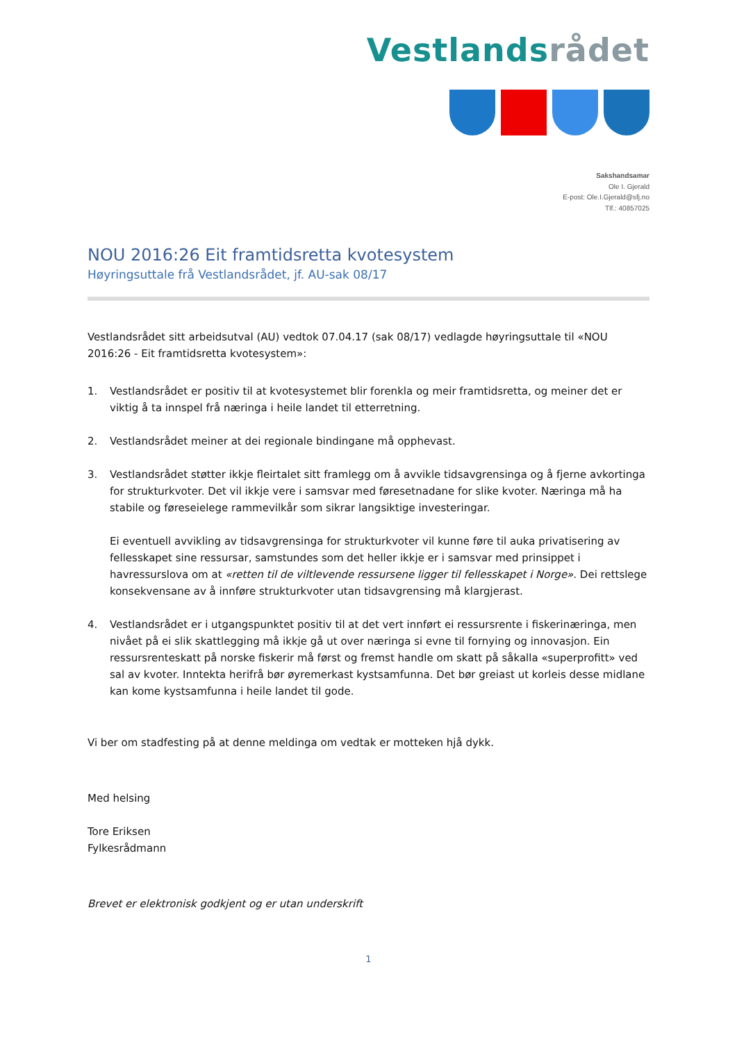Vestlandsrådet
Sakshandsamar
Ole I. Gjerald
E-post: Ole.I.Gjerald@sfj.no
Tlf.: 40857025
NOU 2016:26 Eit framtidsretta kvotesystem
Høyringsuttale frå Vestlandsrådet, jf. AU-sak 08/17
Vestlandsrådet sitt arbeidsutval (AU) vedtok 07.04.17 (sak 08/17) vedlagde høyringsuttale til «NOU 2016:26 - Eit framtidsretta kvotesystem»:
1. Vestlandsrådet er positiv til at kvotesystemet blir forenkla og meir framtidsretta, og meiner det er viktig å ta innspel frå næringa i heile landet til etterretning.
2. Vestlandsrådet meiner at dei regionale bindingane må opphevast.
3. Vestlandsrådet støtter ikkje fleirtalet sitt framlegg om å avvikle tidsavgrensinga og å fjerne avkortinga for strukturkvoter. Det vil ikkje vere i samsvar med føresetnadane for slike kvoter. Næringa må ha stabile og føreseielege rammevilkår som sikrar langsiktige investeringar.
Ei eventuell avvikling av tidsavgrensinga for strukturkvoter vil kunne føre til auka privatisering av fellesskapet sine ressursar, samstundes som det heller ikkje er i samsvar med prinsippet i havressurslova om at «retten til de viltlevende ressursene ligger til fellesskapet i Norge». Dei rettslege konsekvensane av å innføre strukturkvoter utan tidsavgrensing må klargjerast.
4. Vestlandsrådet er i utgangspunktet positiv til at det vert innført ei ressursrente i fiskerinæringa, men nivået på ei slik skattlegging må ikkje gå ut over næringa si evne til fornying og innovasjon. Ein ressursrenteskatt på norske fiskerir må først og fremst handle om skatt på såkalla «superprofitt» ved sal av kvoter. Inntekta herifrå bør øyremerkast kystsamfunna. Det bør greiast ut korleis desse midlane kan kome kystsamfunna i heile landet til gode.
Vi ber om stadfesting på at denne meldinga om vedtak er motteken hjå dykk.
Med helsing
Tore Eriksen
Fylkesrådmann
Brevet er elektronisk godkjent og er utan underskrift
1